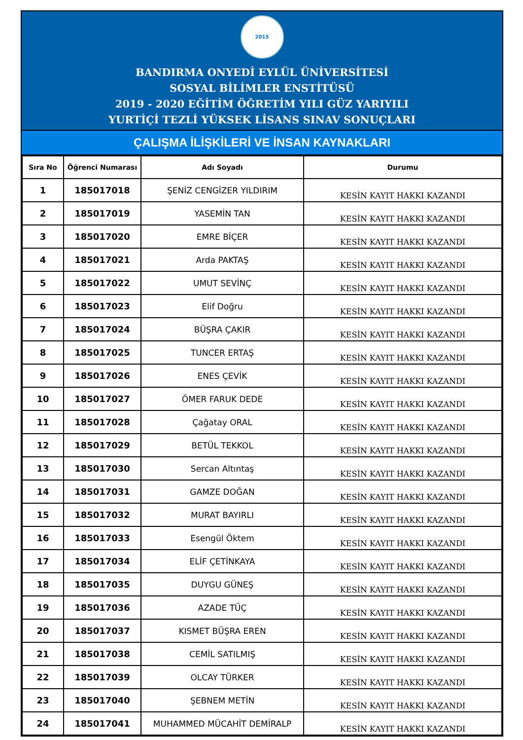2015
BANDIRMA ONYEDİ EYLÜL ÜNİVERSİTESİ
SOSYAL BİLİMLER ENSTİTÜSÜ
2019 - 2020 EĞİTİM ÖĞRETİM YILI GÜZ YARIYILI
YURTİÇİ TEZLİ YÜKSEK LİSANS SINAV SONUÇLARI
ÇALIŞMA İLİŞKİLERİ VE İNSAN KAYNAKLARI
| Sıra No | Öğrenci Numarası | Adı Soyadı | Durumu |
| --- | --- | --- | --- |
| 1 | 185017018 | ŞENİZ CENGİZER YILDIRIM | KESİN KAYIT HAKKI KAZANDI |
| 2 | 185017019 | YASEMİN TAN | KESİN KAYIT HAKKI KAZANDI |
| 3 | 185017020 | EMRE BİÇER | KESİN KAYIT HAKKI KAZANDI |
| 4 | 185017021 | Arda PAKTAŞ | KESİN KAYIT HAKKI KAZANDI |
| 5 | 185017022 | UMUT SEVİNÇ | KESİN KAYIT HAKKI KAZANDI |
| 6 | 185017023 | Elif Doğru | KESİN KAYIT HAKKI KAZANDI |
| 7 | 185017024 | BÜŞRA ÇAKIR | KESİN KAYIT HAKKI KAZANDI |
| 8 | 185017025 | TUNCER ERTAŞ | KESİN KAYIT HAKKI KAZANDI |
| 9 | 185017026 | ENES ÇEVİK | KESİN KAYIT HAKKI KAZANDI |
| 10 | 185017027 | ÖMER FARUK DEDE | KESİN KAYIT HAKKI KAZANDI |
| 11 | 185017028 | Çağatay ORAL | KESİN KAYIT HAKKI KAZANDI |
| 12 | 185017029 | BETÜL TEKKOL | KESİN KAYIT HAKKI KAZANDI |
| 13 | 185017030 | Sercan Altıntaş | KESİN KAYIT HAKKI KAZANDI |
| 14 | 185017031 | GAMZE DOĞAN | KESİN KAYIT HAKKI KAZANDI |
| 15 | 185017032 | MURAT BAYIRLI | KESİN KAYIT HAKKI KAZANDI |
| 16 | 185017033 | Esengül Öktem | KESİN KAYIT HAKKI KAZANDI |
| 17 | 185017034 | ELİF ÇETİNKAYA | KESİN KAYIT HAKKI KAZANDI |
| 18 | 185017035 | DUYGU GÜNEŞ | KESİN KAYIT HAKKI KAZANDI |
| 19 | 185017036 | AZADE TÜÇ | KESİN KAYIT HAKKI KAZANDI |
| 20 | 185017037 | KISMET BÜŞRA EREN | KESİN KAYIT HAKKI KAZANDI |
| 21 | 185017038 | CEMİL SATILMIŞ | KESİN KAYIT HAKKI KAZANDI |
| 22 | 185017039 | OLCAY TÜRKER | KESİN KAYIT HAKKI KAZANDI |
| 23 | 185017040 | ŞEBNEM METİN | KESİN KAYIT HAKKI KAZANDI |
| 24 | 185017041 | MUHAMMED MÜCAHİT DEMİRALP | KESİN KAYIT HAKKI KAZANDI |